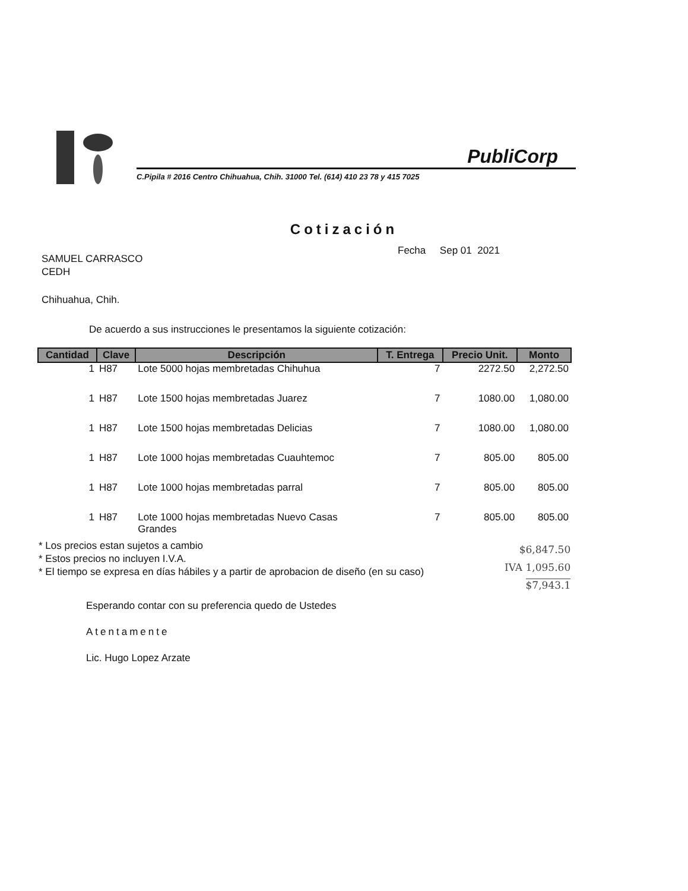PubliCorp
C.Pipila # 2016 Centro Chihuahua, Chih. 31000 Tel. (614) 410 23 78 y 415 7025
Cotización
Fecha Sep 01 2021
SAMUEL CARRASCO
CEDH
Chihuahua, Chih.
De acuerdo a sus instrucciones le presentamos la siguiente cotización:
| Cantidad | Clave | Descripción | T. Entrega | Precio Unit. | Monto |
| --- | --- | --- | --- | --- | --- |
| 1 | H87 | Lote 5000 hojas membretadas Chihuhua | 7 | 2272.50 | 2,272.50 |
| 1 | H87 | Lote 1500 hojas membretadas Juarez | 7 | 1080.00 | 1,080.00 |
| 1 | H87 | Lote 1500 hojas membretadas Delicias | 7 | 1080.00 | 1,080.00 |
| 1 | H87 | Lote 1000 hojas membretadas Cuauhtemoc | 7 | 805.00 | 805.00 |
| 1 | H87 | Lote 1000 hojas membretadas parral | 7 | 805.00 | 805.00 |
| 1 | H87 | Lote 1000 hojas membretadas Nuevo Casas Grandes | 7 | 805.00 | 805.00 |
* Los precios estan sujetos a cambio
* Estos precios no incluyen I.V.A.
* El tiempo se expresa en días hábiles y a partir de aprobacion de diseño (en su caso)
$6,847.50
IVA 1,095.60
$7,943.1
Esperando contar con su preferencia quedo de Ustedes
Atentamente
Lic. Hugo Lopez Arzate